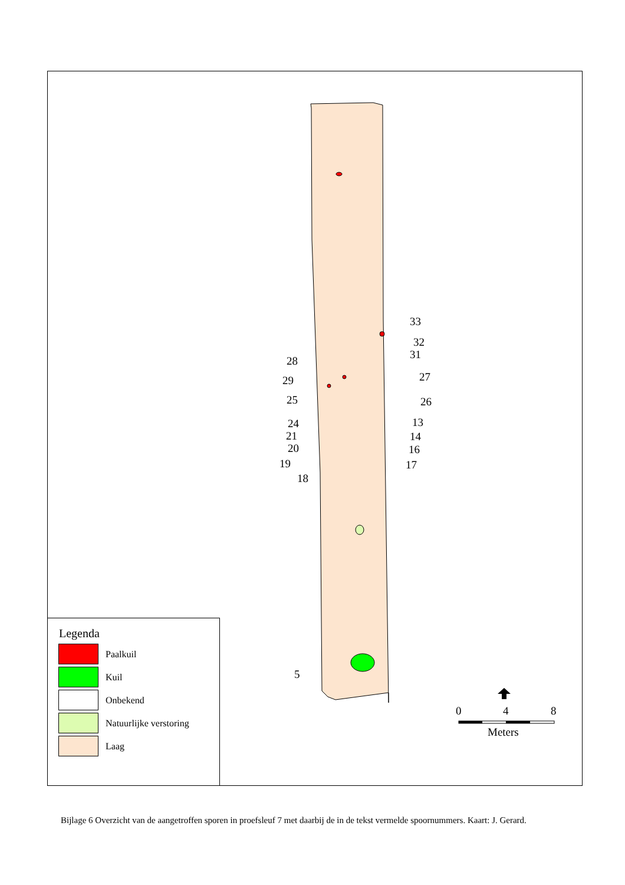33
32
31
28
29
27
25
26
13
24
21
14
20
16
19
17
18
5
0
4
8
Meters
Legenda
Paalkuil
Kuil
Onbekend
Natuurlijke verstoring
Laag
Bijlage 6 Overzicht van de aangetroffen sporen in proefsleuf 7 met daarbij de in de tekst vermelde spoornummers. Kaart: J. Gerard.